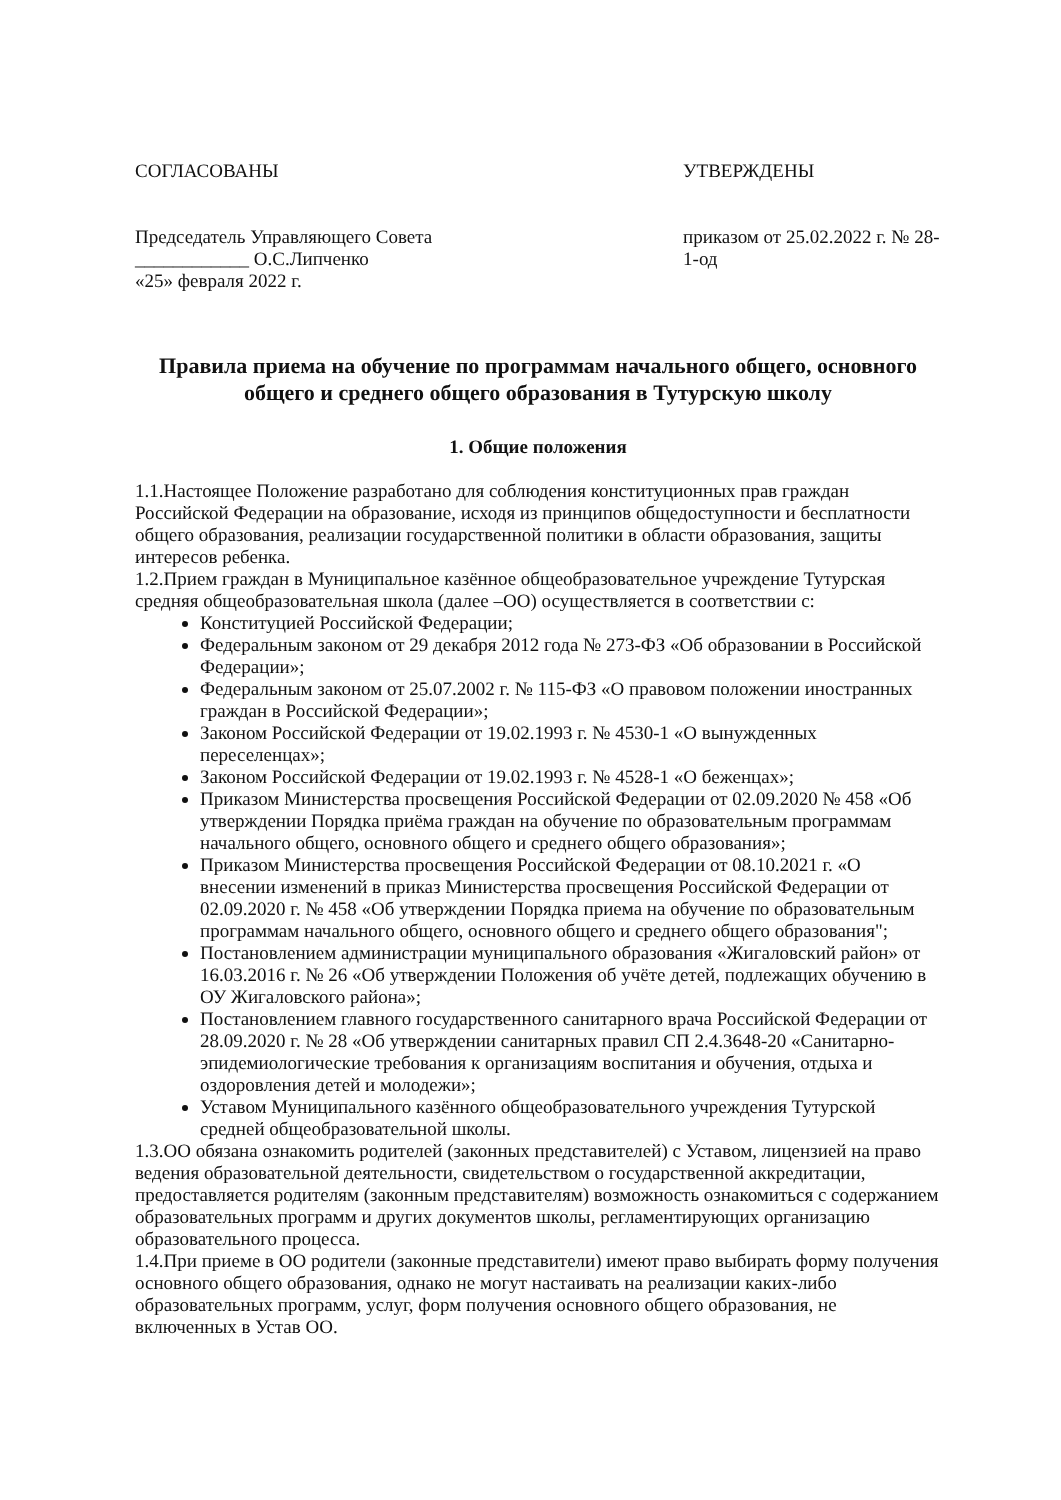СОГЛАСОВАНЫ
Председатель Управляющего Совета
____________ О.С.Липченко
«25» февраля 2022 г.
УТВЕРЖДЕНЫ
приказом от 25.02.2022 г. № 28-1-од
Правила приема на обучение по программам начального общего, основного общего и среднего общего образования в Тутурскую школу
1. Общие положения
1.1.Настоящее Положение разработано для соблюдения конституционных прав граждан Российской Федерации на образование, исходя из принципов общедоступности и бесплатности общего образования, реализации государственной политики в области образования, защиты интересов ребенка.
1.2.Прием граждан в Муниципальное казённое общеобразовательное учреждение Тутурская средняя общеобразовательная школа (далее –ОО) осуществляется в соответствии с:
Конституцией Российской Федерации;
Федеральным законом от 29 декабря 2012 года № 273-ФЗ «Об образовании в Российской Федерации»;
Федеральным законом от 25.07.2002 г. № 115-ФЗ «О правовом положении иностранных граждан в Российской Федерации»;
Законом Российской Федерации от 19.02.1993 г. № 4530-1 «О вынужденных переселенцах»;
Законом Российской Федерации от 19.02.1993 г. № 4528-1 «О беженцах»;
Приказом Министерства просвещения Российской Федерации от 02.09.2020 № 458 «Об утверждении Порядка приёма граждан на обучение по образовательным программам начального общего, основного общего и среднего общего образования»;
Приказом Министерства просвещения Российской Федерации от 08.10.2021 г. «О внесении изменений в приказ Министерства просвещения Российской Федерации от 02.09.2020 г. № 458 «Об утверждении Порядка приема на обучение по образовательным программам начального общего, основного общего и среднего общего образования";
Постановлением администрации муниципального образования «Жигаловский район» от 16.03.2016 г. № 26 «Об утверждении Положения об учёте детей, подлежащих обучению в ОУ Жигаловского района»;
Постановлением главного государственного санитарного врача Российской Федерации от 28.09.2020 г. № 28 «Об утверждении санитарных правил СП 2.4.3648-20 «Санитарно-эпидемиологические требования к организациям воспитания и обучения, отдыха и оздоровления детей и молодежи»;
Уставом Муниципального казённого общеобразовательного учреждения Тутурской средней общеобразовательной школы.
1.3.ОО обязана ознакомить родителей (законных представителей) с Уставом, лицензией на право ведения образовательной деятельности, свидетельством о государственной аккредитации, предоставляется родителям (законным представителям) возможность ознакомиться с содержанием образовательных программ и других документов школы, регламентирующих организацию образовательного процесса.
1.4.При приеме в ОО родители (законные представители) имеют право выбирать форму получения основного общего образования, однако не могут настаивать на реализации каких-либо образовательных программ, услуг, форм получения основного общего образования, не включенных в Устав ОО.